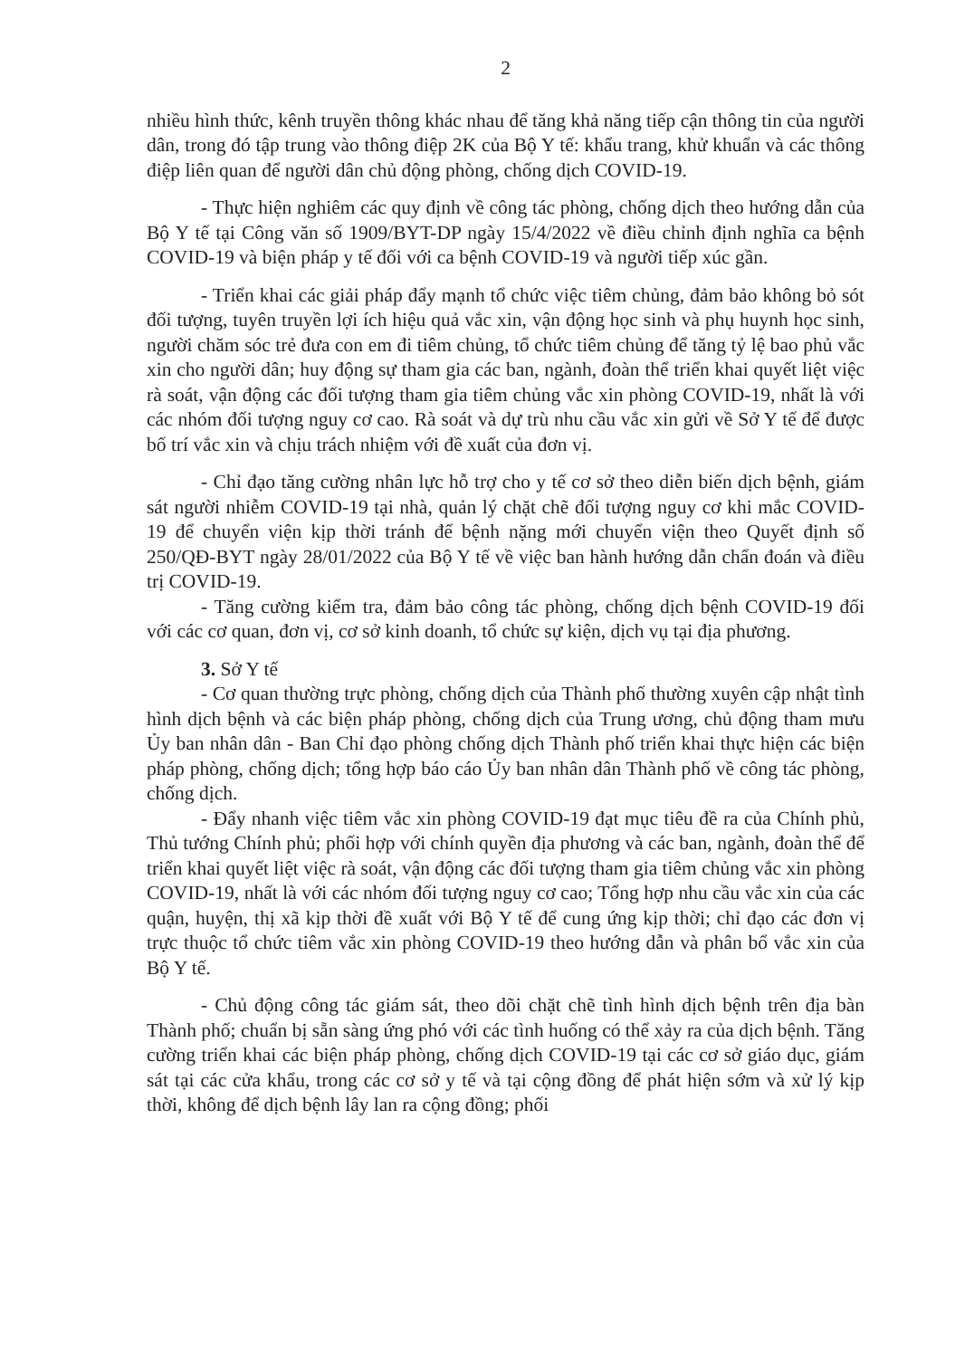2
nhiều hình thức, kênh truyền thông khác nhau để tăng khả năng tiếp cận thông tin của người dân, trong đó tập trung vào thông điệp 2K của Bộ Y tế: khẩu trang, khử khuẩn và các thông điệp liên quan để người dân chủ động phòng, chống dịch COVID-19.
- Thực hiện nghiêm các quy định về công tác phòng, chống dịch theo hướng dẫn của Bộ Y tế tại Công văn số 1909/BYT-DP ngày 15/4/2022 về điều chỉnh định nghĩa ca bệnh COVID-19 và biện pháp y tế đối với ca bệnh COVID-19 và người tiếp xúc gần.
- Triển khai các giải pháp đẩy mạnh tổ chức việc tiêm chủng, đảm bảo không bỏ sót đối tượng, tuyên truyền lợi ích hiệu quả vắc xin, vận động học sinh và phụ huynh học sinh, người chăm sóc trẻ đưa con em đi tiêm chủng, tổ chức tiêm chủng để tăng tỷ lệ bao phủ vắc xin cho người dân; huy động sự tham gia các ban, ngành, đoàn thể triển khai quyết liệt việc rà soát, vận động các đối tượng tham gia tiêm chủng vắc xin phòng COVID-19, nhất là với các nhóm đối tượng nguy cơ cao. Rà soát và dự trù nhu cầu vắc xin gửi về Sở Y tế để được bố trí vắc xin và chịu trách nhiệm với đề xuất của đơn vị.
- Chỉ đạo tăng cường nhân lực hỗ trợ cho y tế cơ sở theo diễn biến dịch bệnh, giám sát người nhiễm COVID-19 tại nhà, quản lý chặt chẽ đối tượng nguy cơ khi mắc COVID-19 để chuyển viện kịp thời tránh để bệnh nặng mới chuyển viện theo Quyết định số 250/QĐ-BYT ngày 28/01/2022 của Bộ Y tế về việc ban hành hướng dẫn chẩn đoán và điều trị COVID-19.
- Tăng cường kiểm tra, đảm bảo công tác phòng, chống dịch bệnh COVID-19 đối với các cơ quan, đơn vị, cơ sở kinh doanh, tổ chức sự kiện, dịch vụ tại địa phương.
3. Sở Y tế
- Cơ quan thường trực phòng, chống dịch của Thành phố thường xuyên cập nhật tình hình dịch bệnh và các biện pháp phòng, chống dịch của Trung ương, chủ động tham mưu Ủy ban nhân dân - Ban Chỉ đạo phòng chống dịch Thành phố triển khai thực hiện các biện pháp phòng, chống dịch; tổng hợp báo cáo Ủy ban nhân dân Thành phố về công tác phòng, chống dịch.
- Đẩy nhanh việc tiêm vắc xin phòng COVID-19 đạt mục tiêu đề ra của Chính phủ, Thủ tướng Chính phủ; phối hợp với chính quyền địa phương và các ban, ngành, đoàn thể để triển khai quyết liệt việc rà soát, vận động các đối tượng tham gia tiêm chủng vắc xin phòng COVID-19, nhất là với các nhóm đối tượng nguy cơ cao; Tổng hợp nhu cầu vắc xin của các quận, huyện, thị xã kịp thời đề xuất với Bộ Y tế để cung ứng kịp thời; chỉ đạo các đơn vị trực thuộc tổ chức tiêm vắc xin phòng COVID-19 theo hướng dẫn và phân bổ vắc xin của Bộ Y tế.
- Chủ động công tác giám sát, theo dõi chặt chẽ tình hình dịch bệnh trên địa bàn Thành phố; chuẩn bị sẵn sàng ứng phó với các tình huống có thể xảy ra của dịch bệnh. Tăng cường triển khai các biện pháp phòng, chống dịch COVID-19 tại các cơ sở giáo dục, giám sát tại các cửa khẩu, trong các cơ sở y tế và tại cộng đồng để phát hiện sớm và xử lý kịp thời, không để dịch bệnh lây lan ra cộng đồng; phối